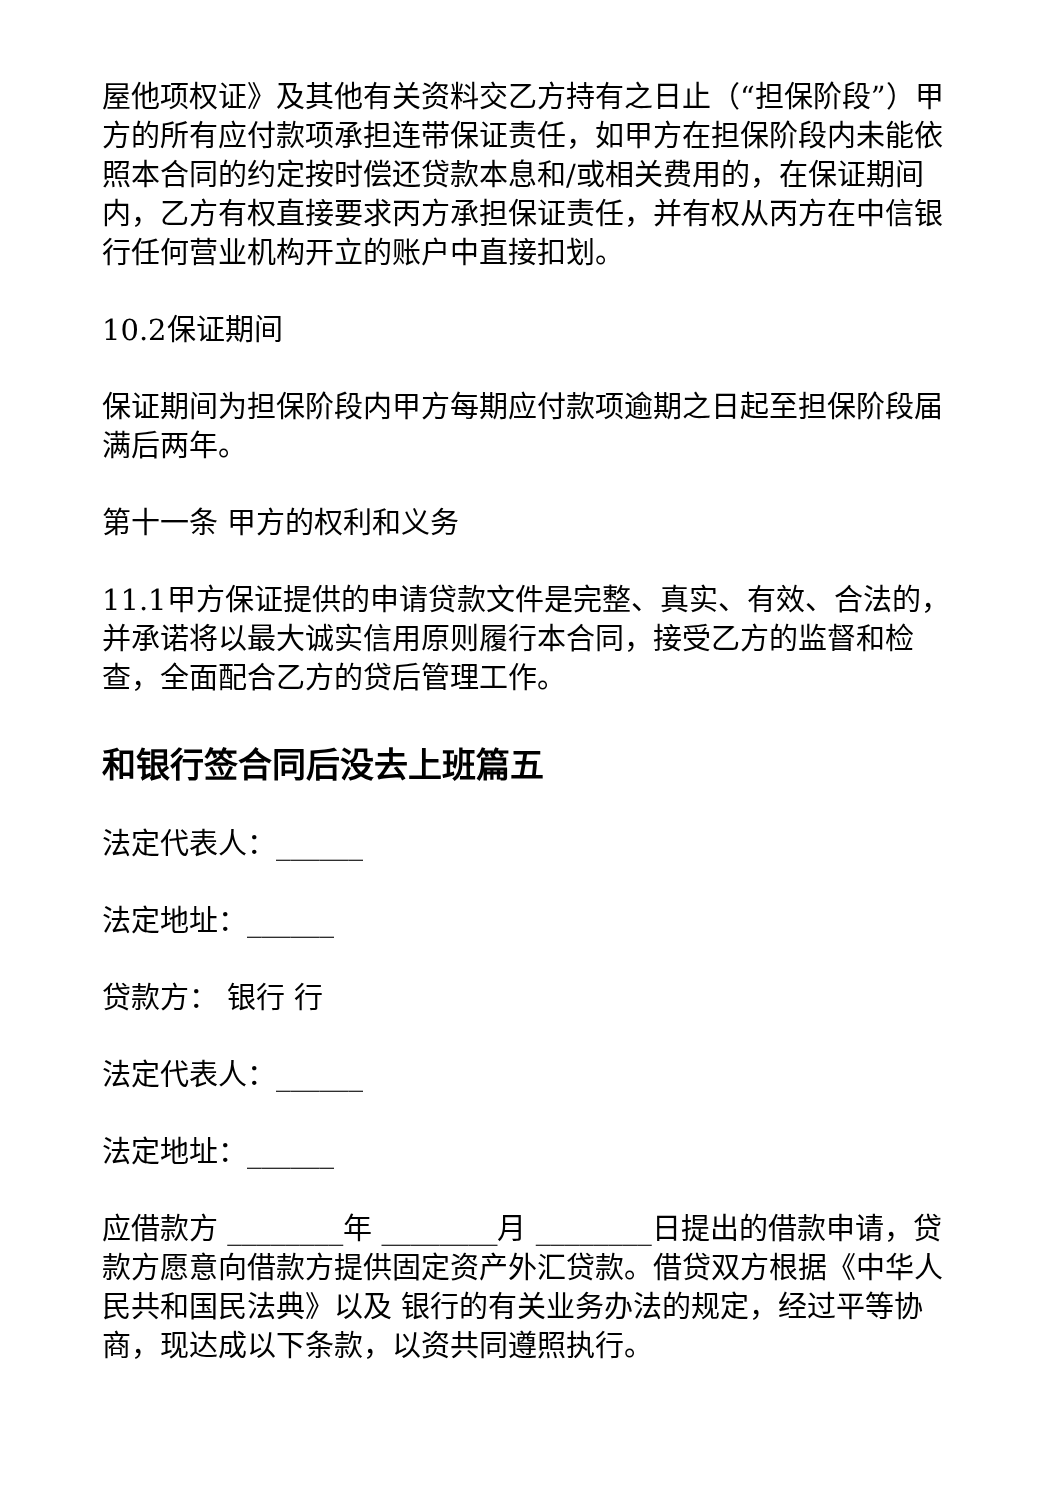屋他项权证》及其他有关资料交乙方持有之日止（“担保阶段”）甲方的所有应付款项承担连带保证责任，如甲方在担保阶段内未能依照本合同的约定按时偿还贷款本息和/或相关费用的，在保证期间内，乙方有权直接要求丙方承担保证责任，并有权从丙方在中信银行任何营业机构开立的账户中直接扣划。
10.2保证期间
保证期间为担保阶段内甲方每期应付款项逾期之日起至担保阶段届满后两年。
第十一条 甲方的权利和义务
11.1甲方保证提供的申请贷款文件是完整、真实、有效、合法的，并承诺将以最大诚实信用原则履行本合同，接受乙方的监督和检查，全面配合乙方的贷后管理工作。
和银行签合同后没去上班篇五
法定代表人：______
法定地址：______
贷款方： 银行 行
法定代表人：______
法定地址：______
应借款方 ________年 ________月 ________日提出的借款申请，贷款方愿意向借款方提供固定资产外汇贷款。借贷双方根据《中华人民共和国民法典》以及 银行的有关业务办法的规定，经过平等协商，现达成以下条款，以资共同遵照执行。